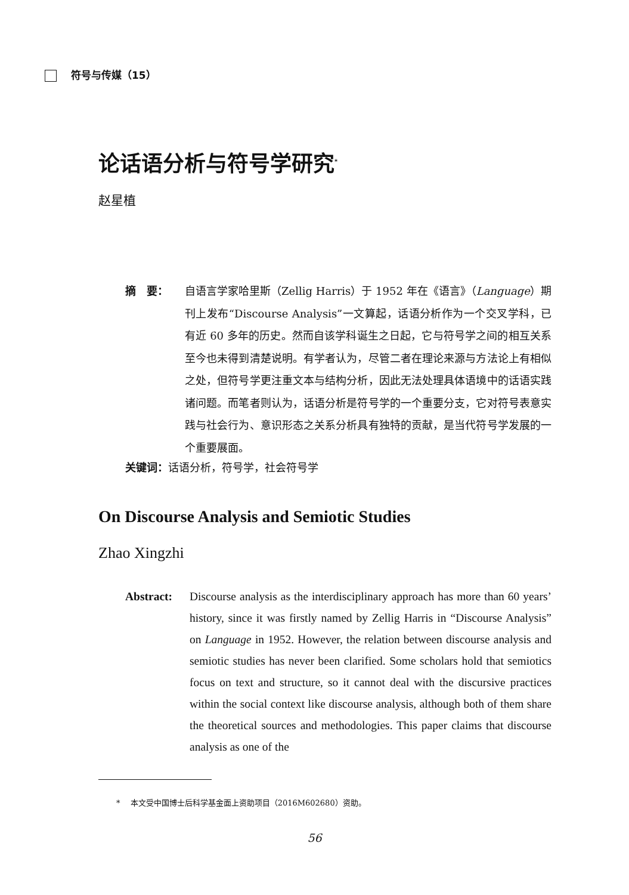符号与传媒（15）
论话语分析与符号学研究<sup>*</sup>
赵星植
摘　要： 自语言学家哈里斯（Zellig Harris）于 1952 年在《语言》（Language）期刊上发布“Discourse Analysis”一文算起，话语分析作为一个交叉学科，已有近 60 多年的历史。然而自该学科诞生之日起，它与符号学之间的相互关系至今也未得到清楚说明。有学者认为，尽管二者在理论来源与方法论上有相似之处，但符号学更注重文本与结构分析，因此无法处理具体语境中的话语实践诸问题。而笔者则认为，话语分析是符号学的一个重要分支，它对符号表意实践与社会行为、意识形态之关系分析具有独特的贡献，是当代符号学发展的一个重要展面。
关键词：话语分析，符号学，社会符号学
On Discourse Analysis and Semiotic Studies
Zhao Xingzhi
Abstract: Discourse analysis as the interdisciplinary approach has more than 60 years’ history, since it was firstly named by Zellig Harris in “Discourse Analysis” on Language in 1952. However, the relation between discourse analysis and semiotic studies has never been clarified. Some scholars hold that semiotics focus on text and structure, so it cannot deal with the discursive practices within the social context like discourse analysis, although both of them share the theoretical sources and methodologies. This paper claims that discourse analysis as one of the
* 　本文受中国博士后科学基金面上资助项目（2016M602680）资助。
56